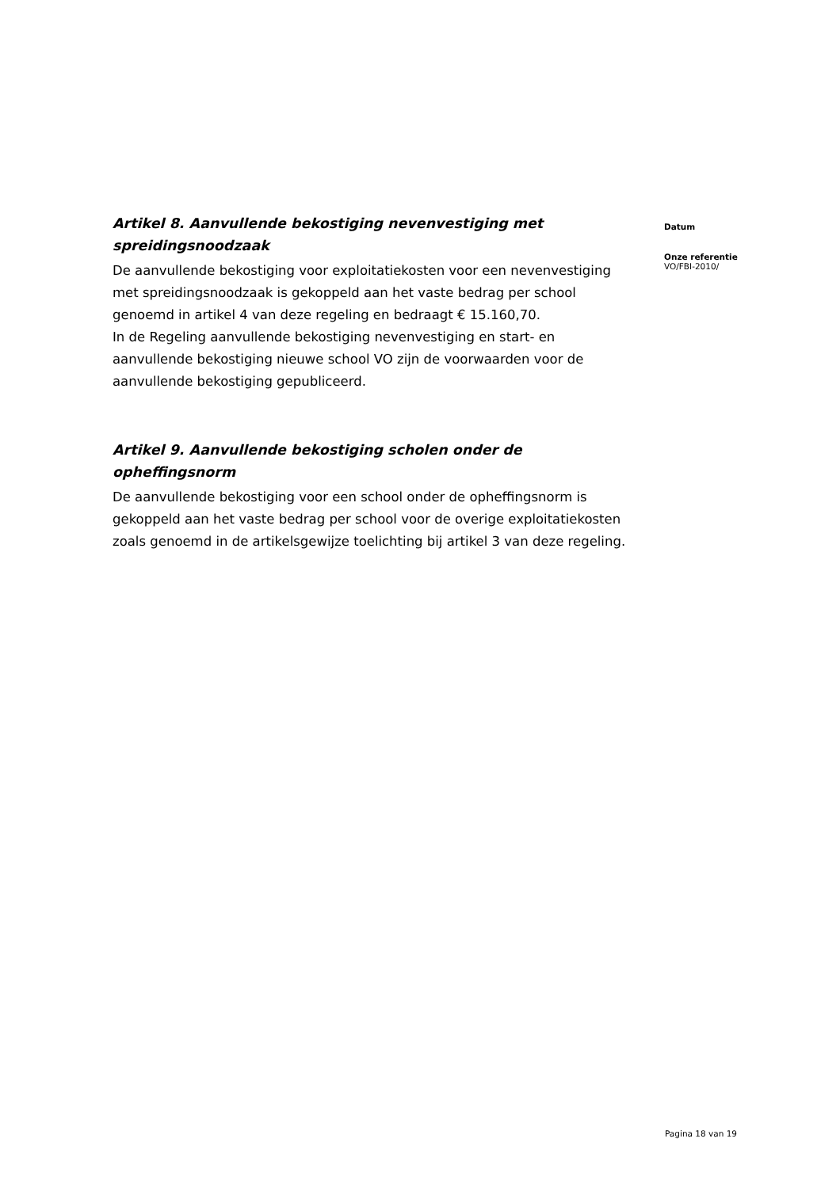Artikel 8. Aanvullende bekostiging nevenvestiging met spreidingsnoodzaak
De aanvullende bekostiging voor exploitatiekosten voor een nevenvestiging met spreidingsnoodzaak is gekoppeld aan het vaste bedrag per school genoemd in artikel 4 van deze regeling en bedraagt € 15.160,70.
In de Regeling aanvullende bekostiging nevenvestiging en start- en aanvullende bekostiging nieuwe school VO zijn de voorwaarden voor de aanvullende bekostiging gepubliceerd.
Artikel 9. Aanvullende bekostiging scholen onder de opheffingsnorm
De aanvullende bekostiging voor een school onder de opheffingsnorm is gekoppeld aan het vaste bedrag per school voor de overige exploitatiekosten zoals genoemd in de artikelsgewijze toelichting bij artikel 3 van deze regeling.
Datum
Onze referentie
VO/FBI-2010/
Pagina 18 van 19